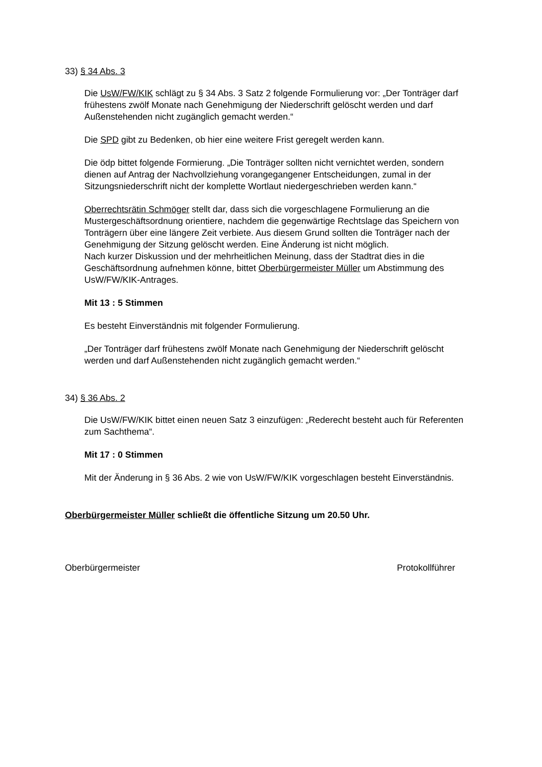33) § 34 Abs. 3
Die UsW/FW/KIK schlägt zu § 34 Abs. 3 Satz 2 folgende Formulierung vor: „Der Tonträger darf frühestens zwölf Monate nach Genehmigung der Niederschrift gelöscht werden und darf Außenstehenden nicht zugänglich gemacht werden.“
Die SPD gibt zu Bedenken, ob hier eine weitere Frist geregelt werden kann.
Die ödp bittet folgende Formierung. „Die Tonträger sollten nicht vernichtet werden, sondern dienen auf Antrag der Nachvollziehung vorangegangener Entscheidungen, zumal in der Sitzungsniederschrift nicht der komplette Wortlaut niedergeschrieben werden kann.“
Oberrechtsrätin Schmöger stellt dar, dass sich die vorgeschlagene Formulierung an die Mustergeschäftsordnung orientiere, nachdem die gegenwärtige Rechtslage das Speichern von Tonträgern über eine längere Zeit verbiete. Aus diesem Grund sollten die Tonträger nach der Genehmigung der Sitzung gelöscht werden. Eine Änderung ist nicht möglich.
Nach kurzer Diskussion und der mehrheitlichen Meinung, dass der Stadtrat dies in die Geschäftsordnung aufnehmen könne, bittet Oberbürgermeister Müller um Abstimmung des UsW/FW/KIK-Antrages.
Mit 13 : 5 Stimmen
Es besteht Einverständnis mit folgender Formulierung.
„Der Tonträger darf frühestens zwölf Monate nach Genehmigung der Niederschrift gelöscht werden und darf Außenstehenden nicht zugänglich gemacht werden.“
34) § 36 Abs. 2
Die UsW/FW/KIK bittet einen neuen Satz 3 einzufügen: „Rederecht besteht auch für Referenten zum Sachthema“.
Mit 17 : 0 Stimmen
Mit der Änderung in § 36 Abs. 2 wie von UsW/FW/KIK vorgeschlagen besteht Einverständnis.
Oberbürgermeister Müller schließt die öffentliche Sitzung um 20.50 Uhr.
Oberbürgermeister Protokollführer